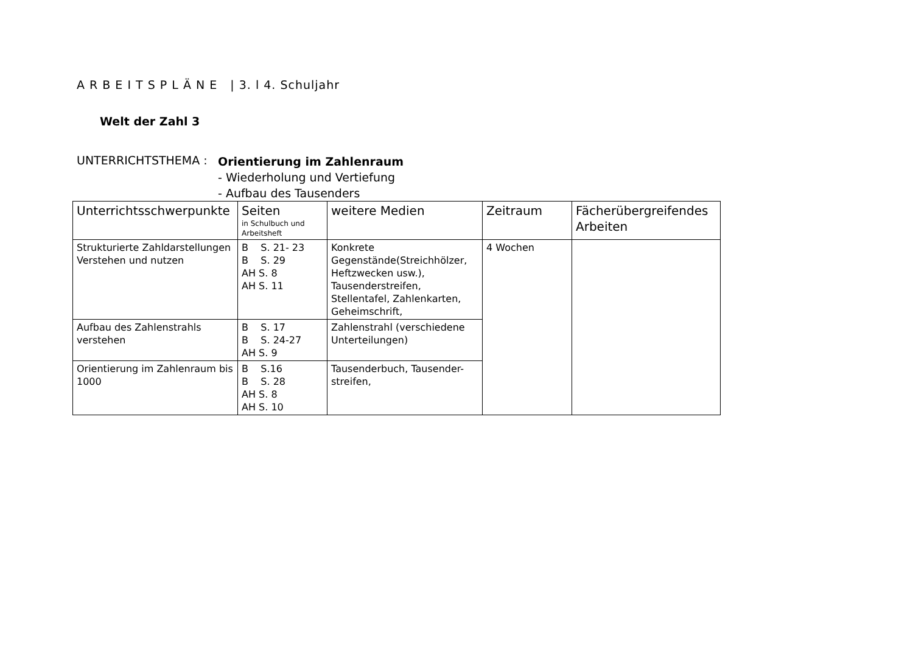A R B E I T S P L Ä N E | 3. l 4. Schuljahr
Welt der Zahl 3
UNTERRICHTSTHEMA :
Orientierung im Zahlenraum
- Wiederholung und Vertiefung
- Aufbau des Tausenders
| Unterrichtsschwerpunkte | Seiten in Schulbuch und Arbeitsheft | weitere Medien | Zeitraum | Fächerübergreifendes Arbeiten |
| --- | --- | --- | --- | --- |
| Strukturierte Zahldarstellungen Verstehen und nutzen | B S. 21- 23 B S. 29 AH S. 8 AH S. 11 | Konkrete Gegenstände(Streichhölzer, Heftzwecken usw.), Tausenderstreifen, Stellentafel, Zahlenkarten, Geheimschrift, | 4 Wochen | |
| Aufbau des Zahlenstrahls verstehen | B S. 17 B S. 24-27 AH S. 9 | Zahlenstrahl (verschiedene Unterteilungen) | | |
| Orientierung im Zahlenraum bis 1000 | B S.16 B S. 28 AH S. 8 AH S. 10 | Tausenderbuch, Tausender-streifen, | | |